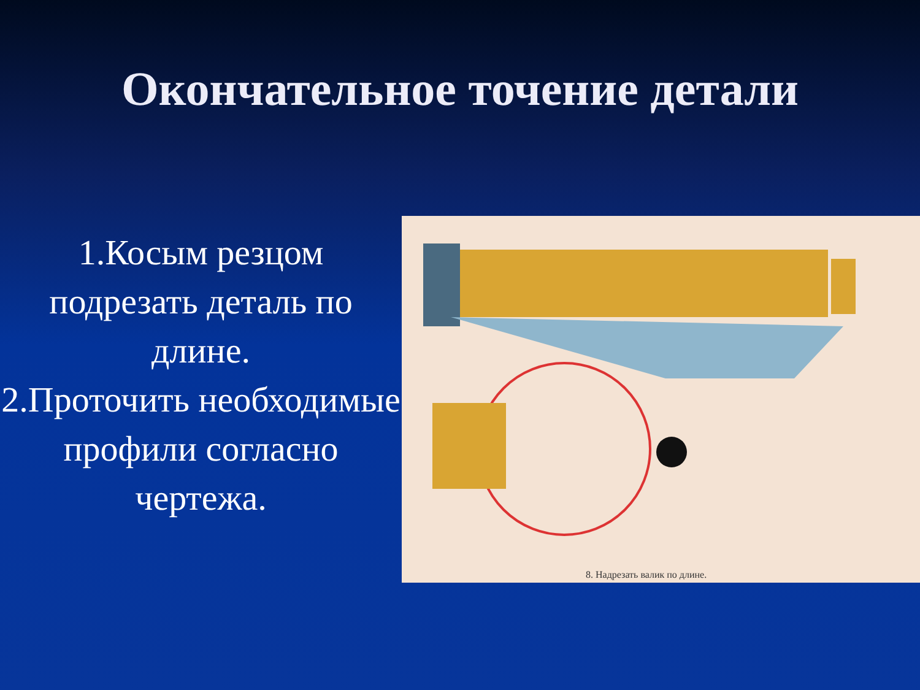Окончательное точение детали
1.Косым резцом подрезать деталь по длине.
2.Проточить необходимые профили согласно чертежа.
8. Надрезать валик по длине.